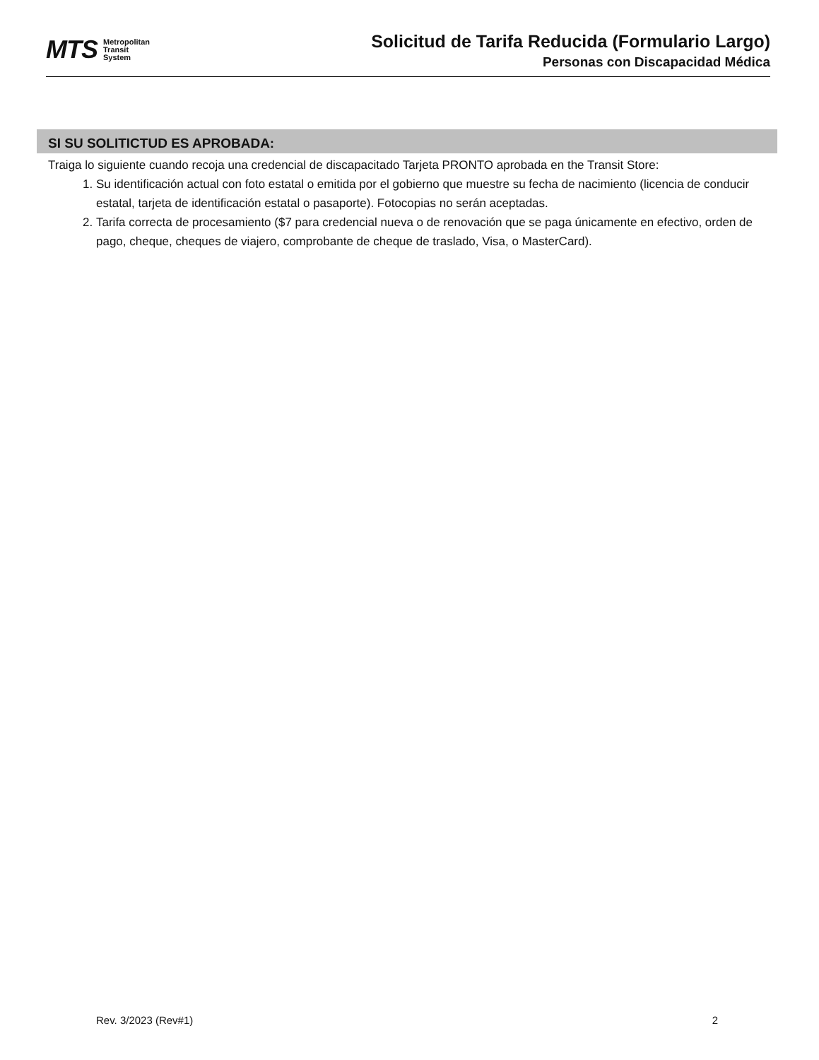MTS Metropolitan
Transit
System
Solicitud de Tarifa Reducida (Formulario Largo)
Personas con Discapacidad Médica
SI SU SOLITICTUD ES APROBADA:
Traiga lo siguiente cuando recoja una credencial de discapacitado Tarjeta PRONTO aprobada en the Transit Store:
1. Su identificación actual con foto estatal o emitida por el gobierno que muestre su fecha de nacimiento (licencia de conducir estatal, tarjeta de identificación estatal o pasaporte). Fotocopias no serán aceptadas.
2. Tarifa correcta de procesamiento ($7 para credencial nueva o de renovación que se paga únicamente en efectivo, orden de pago, cheque, cheques de viajero, comprobante de cheque de traslado, Visa, o MasterCard).
Rev. 3/2023 (Rev#1) 2